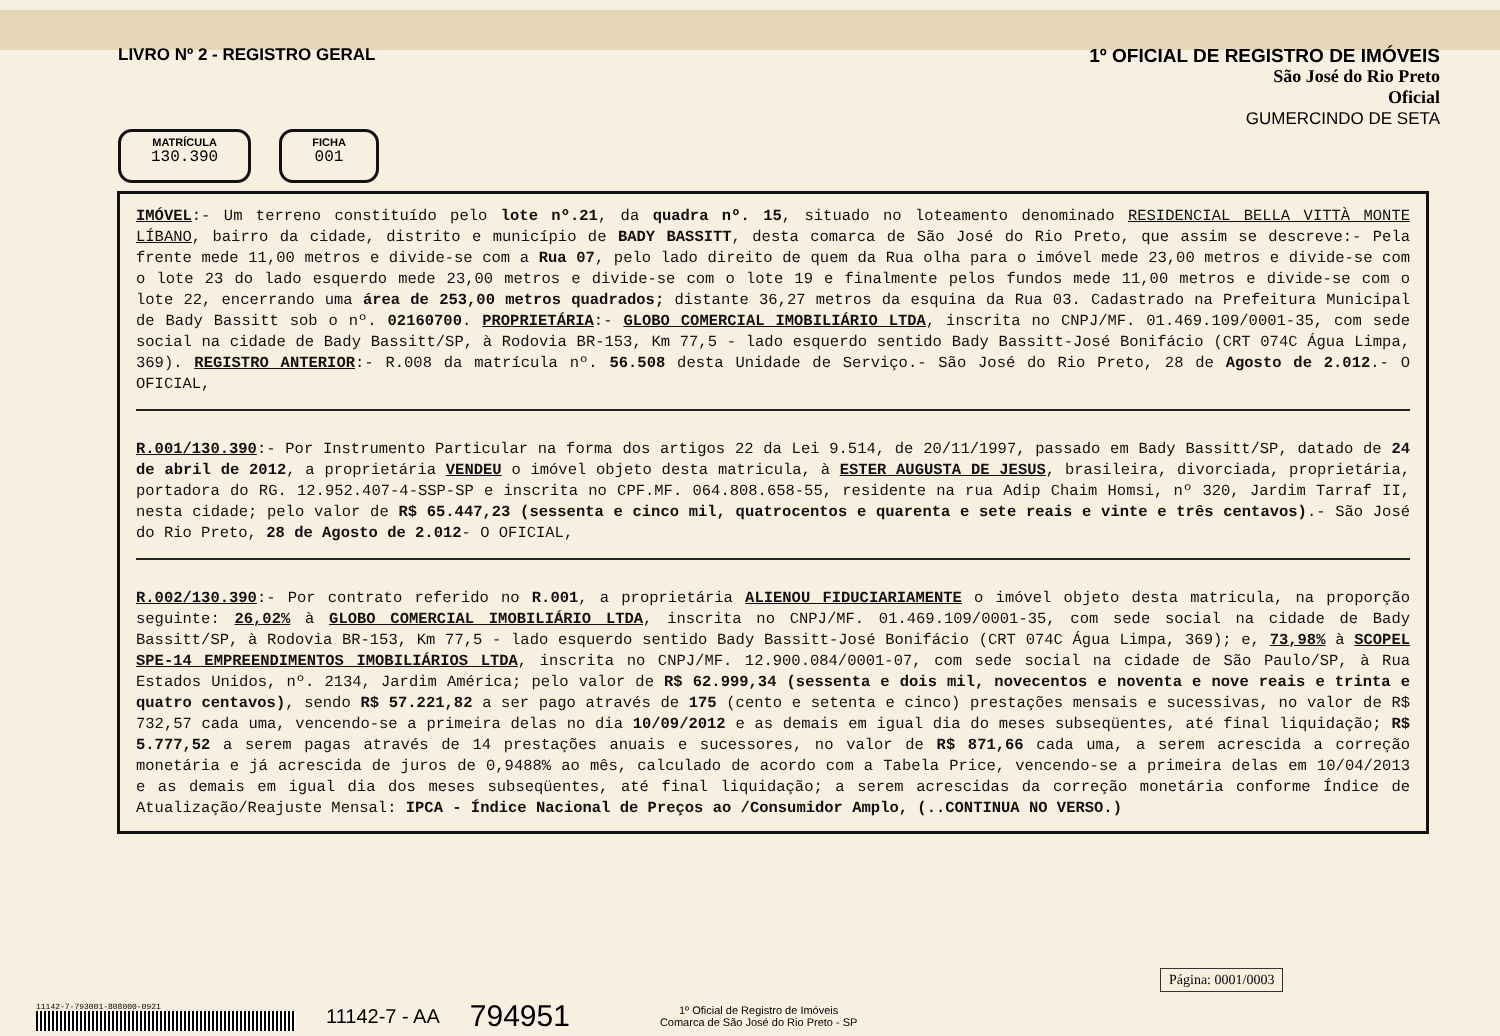LIVRO Nº 2 - REGISTRO GERAL
1º OFICIAL DE REGISTRO DE IMÓVEIS
São José do Rio Preto
Oficial
GUMERCINDO DE SETA
MATRÍCULA
130.390
FICHA
001
IMÓVEL:- Um terreno constituído pelo lote nº.21, da quadra nº. 15, situado no loteamento denominado RESIDENCIAL BELLA VITTÀ MONTE LÍBANO, bairro da cidade, distrito e município de BADY BASSITT, desta comarca de São José do Rio Preto, que assim se descreve:- Pela frente mede 11,00 metros e divide-se com a Rua 07, pelo lado direito de quem da Rua olha para o imóvel mede 23,00 metros e divide-se com o lote 23 do lado esquerdo mede 23,00 metros e divide-se com o lote 19 e finalmente pelos fundos mede 11,00 metros e divide-se com o lote 22, encerrando uma área de 253,00 metros quadrados; distante 36,27 metros da esquina da Rua 03. Cadastrado na Prefeitura Municipal de Bady Bassitt sob o nº. 02160700. PROPRIETÁRIA:- GLOBO COMERCIAL IMOBILIÁRIO LTDA, inscrita no CNPJ/MF. 01.469.109/0001-35, com sede social na cidade de Bady Bassitt/SP, à Rodovia BR-153, Km 77,5 - lado esquerdo sentido Bady Bassitt-José Bonifácio (CRT 074C Água Limpa, 369). REGISTRO ANTERIOR:- R.008 da matrícula nº. 56.508 desta Unidade de Serviço.- São José do Rio Preto, 28 de Agosto de 2.012.- O OFICIAL,
R.001/130.390:- Por Instrumento Particular na forma dos artigos 22 da Lei 9.514, de 20/11/1997, passado em Bady Bassitt/SP, datado de 24 de abril de 2012, a proprietária VENDEU o imóvel objeto desta matricula, à ESTER AUGUSTA DE JESUS, brasileira, divorciada, proprietária, portadora do RG. 12.952.407-4-SSP-SP e inscrita no CPF.MF. 064.808.658-55, residente na rua Adip Chaim Homsi, nº 320, Jardim Tarraf II, nesta cidade; pelo valor de R$ 65.447,23 (sessenta e cinco mil, quatrocentos e quarenta e sete reais e vinte e três centavos).- São José do Rio Preto, 28 de Agosto de 2.012- O OFICIAL,
R.002/130.390:- Por contrato referido no R.001, a proprietária ALIENOU FIDUCIARIAMENTE o imóvel objeto desta matricula, na proporção seguinte: 26,02% à GLOBO COMERCIAL IMOBILIÁRIO LTDA, inscrita no CNPJ/MF. 01.469.109/0001-35, com sede social na cidade de Bady Bassitt/SP, à Rodovia BR-153, Km 77,5 - lado esquerdo sentido Bady Bassitt-José Bonifácio (CRT 074C Água Limpa, 369); e, 73,98% à SCOPEL SPE-14 EMPREENDIMENTOS IMOBILIÁRIOS LTDA, inscrita no CNPJ/MF. 12.900.084/0001-07, com sede social na cidade de São Paulo/SP, à Rua Estados Unidos, nº. 2134, Jardim América; pelo valor de R$ 62.999,34 (sessenta e dois mil, novecentos e noventa e nove reais e trinta e quatro centavos), sendo R$ 57.221,82 a ser pago através de 175 (cento e setenta e cinco) prestações mensais e sucessivas, no valor de R$ 732,57 cada uma, vencendo-se a primeira delas no dia 10/09/2012 e as demais em igual dia do meses subseqüentes, até final liquidação; R$ 5.777,52 a serem pagas através de 14 prestações anuais e sucessores, no valor de R$ 871,66 cada uma, a serem acrescida a correção monetária e já acrescida de juros de 0,9488% ao mês, calculado de acordo com a Tabela Price, vencendo-se a primeira delas em 10/04/2013 e as demais em igual dia dos meses subseqüentes, até final liquidação; a serem acrescidas da correção monetária conforme Índice de Atualização/Reajuste Mensal: IPCA - Índice Nacional de Preços ao /Consumidor Amplo, (..CONTINUA NO VERSO.)
Página: 0001/0003
11142-7-793001-808000-0921
11142-7 - AA 794951 1º Oficial de Registro de Imóveis
Comarca de São José do Rio Preto - SP